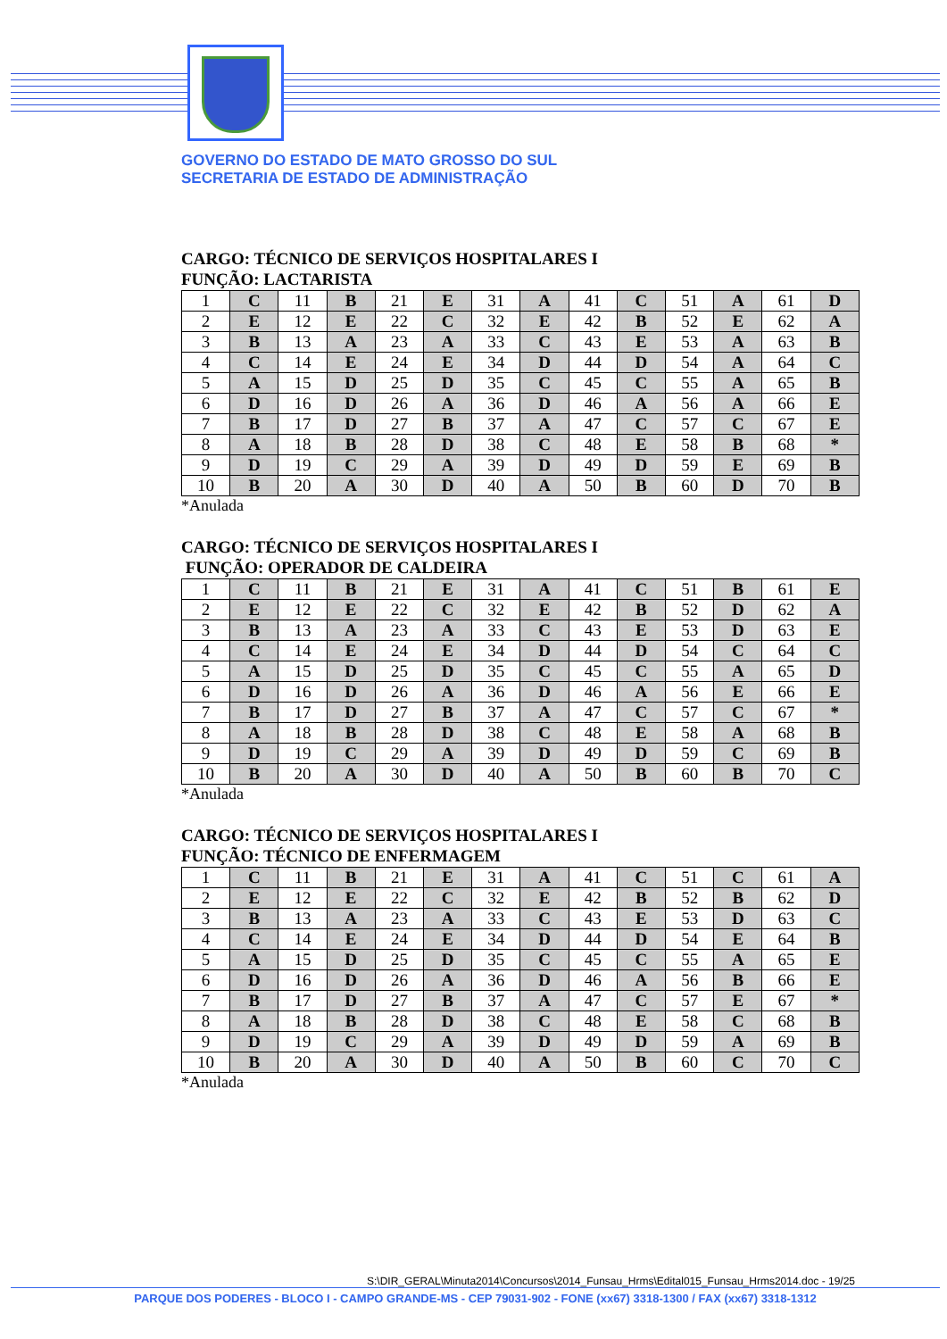GOVERNO DO ESTADO DE MATO GROSSO DO SUL
SECRETARIA DE ESTADO DE ADMINISTRAÇÃO
CARGO: TÉCNICO DE SERVIÇOS HOSPITALARES I
FUNÇÃO: LACTARISTA
| 1 | C | 11 | B | 21 | E | 31 | A | 41 | C | 51 | A | 61 | D |
| 2 | E | 12 | E | 22 | C | 32 | E | 42 | B | 52 | E | 62 | A |
| 3 | B | 13 | A | 23 | A | 33 | C | 43 | E | 53 | A | 63 | B |
| 4 | C | 14 | E | 24 | E | 34 | D | 44 | D | 54 | A | 64 | C |
| 5 | A | 15 | D | 25 | D | 35 | C | 45 | C | 55 | A | 65 | B |
| 6 | D | 16 | D | 26 | A | 36 | D | 46 | A | 56 | A | 66 | E |
| 7 | B | 17 | D | 27 | B | 37 | A | 47 | C | 57 | C | 67 | E |
| 8 | A | 18 | B | 28 | D | 38 | C | 48 | E | 58 | B | 68 | * |
| 9 | D | 19 | C | 29 | A | 39 | D | 49 | D | 59 | E | 69 | B |
| 10 | B | 20 | A | 30 | D | 40 | A | 50 | B | 60 | D | 70 | B |
*Anulada
CARGO: TÉCNICO DE SERVIÇOS HOSPITALARES I
FUNÇÃO: OPERADOR DE CALDEIRA
| 1 | C | 11 | B | 21 | E | 31 | A | 41 | C | 51 | B | 61 | E |
| 2 | E | 12 | E | 22 | C | 32 | E | 42 | B | 52 | D | 62 | A |
| 3 | B | 13 | A | 23 | A | 33 | C | 43 | E | 53 | D | 63 | E |
| 4 | C | 14 | E | 24 | E | 34 | D | 44 | D | 54 | C | 64 | C |
| 5 | A | 15 | D | 25 | D | 35 | C | 45 | C | 55 | A | 65 | D |
| 6 | D | 16 | D | 26 | A | 36 | D | 46 | A | 56 | E | 66 | E |
| 7 | B | 17 | D | 27 | B | 37 | A | 47 | C | 57 | C | 67 | * |
| 8 | A | 18 | B | 28 | D | 38 | C | 48 | E | 58 | A | 68 | B |
| 9 | D | 19 | C | 29 | A | 39 | D | 49 | D | 59 | C | 69 | B |
| 10 | B | 20 | A | 30 | D | 40 | A | 50 | B | 60 | B | 70 | C |
*Anulada
CARGO: TÉCNICO DE SERVIÇOS HOSPITALARES I
FUNÇÃO: TÉCNICO DE ENFERMAGEM
| 1 | C | 11 | B | 21 | E | 31 | A | 41 | C | 51 | C | 61 | A |
| 2 | E | 12 | E | 22 | C | 32 | E | 42 | B | 52 | B | 62 | D |
| 3 | B | 13 | A | 23 | A | 33 | C | 43 | E | 53 | D | 63 | C |
| 4 | C | 14 | E | 24 | E | 34 | D | 44 | D | 54 | E | 64 | B |
| 5 | A | 15 | D | 25 | D | 35 | C | 45 | C | 55 | A | 65 | E |
| 6 | D | 16 | D | 26 | A | 36 | D | 46 | A | 56 | B | 66 | E |
| 7 | B | 17 | D | 27 | B | 37 | A | 47 | C | 57 | E | 67 | * |
| 8 | A | 18 | B | 28 | D | 38 | C | 48 | E | 58 | C | 68 | B |
| 9 | D | 19 | C | 29 | A | 39 | D | 49 | D | 59 | A | 69 | B |
| 10 | B | 20 | A | 30 | D | 40 | A | 50 | B | 60 | C | 70 | C |
*Anulada
S:\DIR_GERAL\Minuta2014\Concursos\2014_Funsau_Hrms\Edital015_Funsau_Hrms2014.doc - 19/25
PARQUE DOS PODERES - BLOCO I - CAMPO GRANDE-MS - CEP 79031-902 - FONE (xx67) 3318-1300 / FAX (xx67) 3318-1312